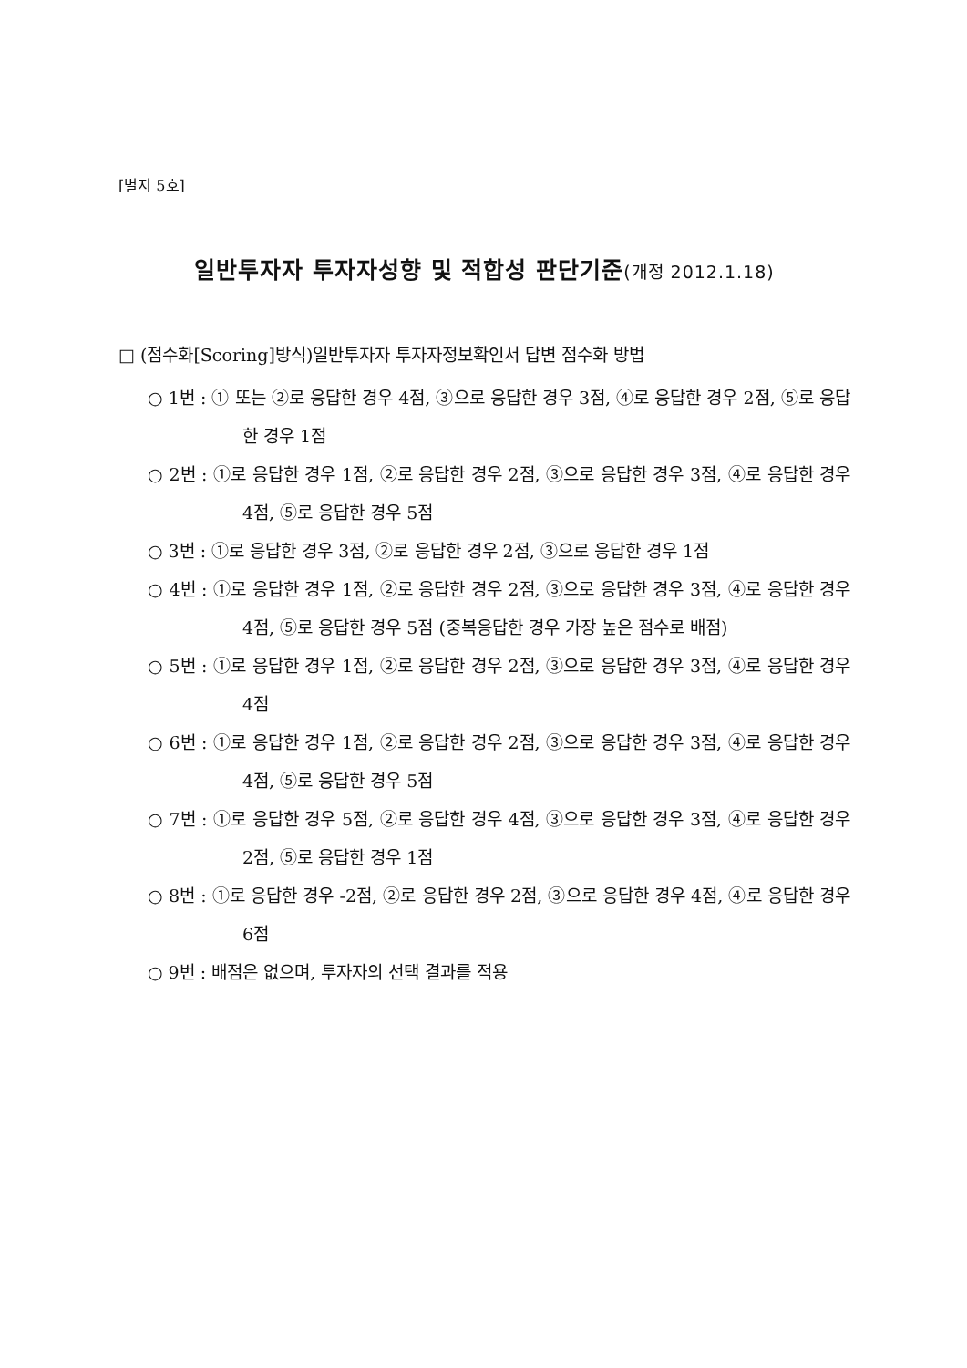[별지 5호]
일반투자자 투자자성향 및 적합성 판단기준(개정 2012.1.18)
□ (점수화[Scoring]방식)일반투자자 투자자정보확인서 답변 점수화 방법
○ 1번 : ① 또는 ②로 응답한 경우 4점, ③으로 응답한 경우 3점, ④로 응답한 경우 2점, ⑤로 응답한 경우 1점
○ 2번 : ①로 응답한 경우 1점, ②로 응답한 경우 2점, ③으로 응답한 경우 3점, ④로 응답한 경우 4점, ⑤로 응답한 경우 5점
○ 3번 : ①로 응답한 경우 3점, ②로 응답한 경우 2점, ③으로 응답한 경우 1점
○ 4번 : ①로 응답한 경우 1점, ②로 응답한 경우 2점, ③으로 응답한 경우 3점, ④로 응답한 경우 4점, ⑤로 응답한 경우 5점 (중복응답한 경우 가장 높은 점수로 배점)
○ 5번 : ①로 응답한 경우 1점, ②로 응답한 경우 2점, ③으로 응답한 경우 3점, ④로 응답한 경우 4점
○ 6번 : ①로 응답한 경우 1점, ②로 응답한 경우 2점, ③으로 응답한 경우 3점, ④로 응답한 경우 4점, ⑤로 응답한 경우 5점
○ 7번 : ①로 응답한 경우 5점, ②로 응답한 경우 4점, ③으로 응답한 경우 3점, ④로 응답한 경우 2점, ⑤로 응답한 경우 1점
○ 8번 : ①로 응답한 경우 -2점, ②로 응답한 경우 2점, ③으로 응답한 경우 4점, ④로 응답한 경우 6점
○ 9번 : 배점은 없으며, 투자자의 선택 결과를 적용